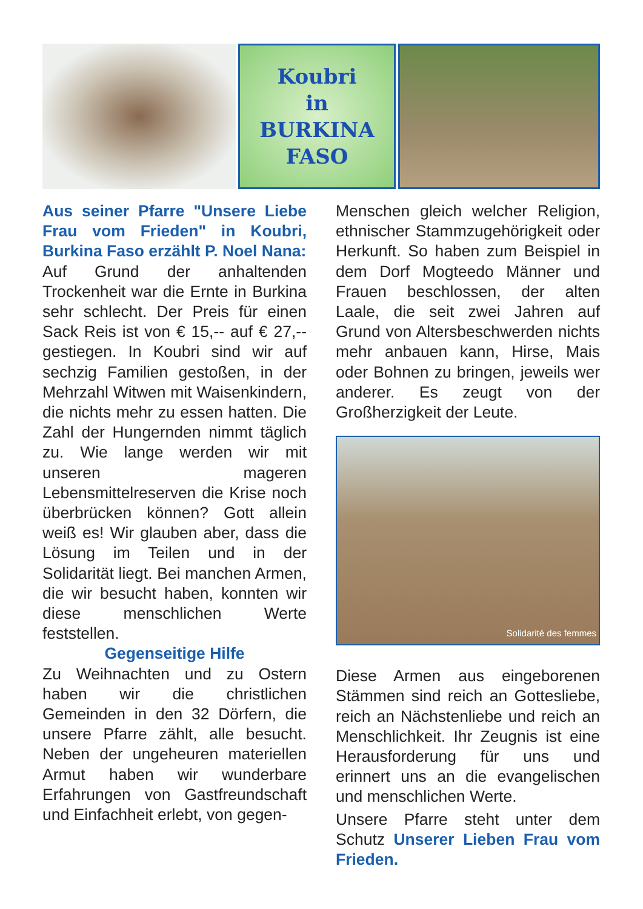Koubri
in
BURKINA
FASO
Aus seiner Pfarre "Unsere Liebe Frau vom Frieden" in Koubri, Burkina Faso erzählt P. Noel Nana:
Auf Grund der anhaltenden Trockenheit war die Ernte in Burkina sehr schlecht. Der Preis für einen Sack Reis ist von € 15,-- auf € 27,-- gestiegen. In Koubri sind wir auf sechzig Familien gestoßen, in der Mehrzahl Witwen mit Waisenkindern, die nichts mehr zu essen hatten. Die Zahl der Hungernden nimmt täglich zu. Wie lange werden wir mit unseren mageren Lebensmittelreserven die Krise noch überbrücken können? Gott allein weiß es! Wir glauben aber, dass die Lösung im Teilen und in der Solidarität liegt. Bei manchen Armen, die wir besucht haben, konnten wir diese menschlichen Werte feststellen.
Gegenseitige Hilfe
Zu Weihnachten und zu Ostern haben wir die christlichen Gemeinden in den 32 Dörfern, die unsere Pfarre zählt, alle besucht. Neben der ungeheuren materiellen Armut haben wir wunderbare Erfahrungen von Gastfreundschaft und Einfachheit erlebt, von gegen-
Menschen gleich welcher Religion, ethnischer Stammzugehörigkeit oder Herkunft. So haben zum Beispiel in dem Dorf Mogteedo Männer und Frauen beschlossen, der alten Laale, die seit zwei Jahren auf Grund von Altersbeschwerden nichts mehr anbauen kann, Hirse, Mais oder Bohnen zu bringen, jeweils wer anderer. Es zeugt von der Großherzigkeit der Leute.
Solidarité des femmes
Diese Armen aus eingeborenen Stämmen sind reich an Gottesliebe, reich an Nächstenliebe und reich an Menschlichkeit. Ihr Zeugnis ist eine Herausforderung für uns und erinnert uns an die evangelischen und menschlichen Werte.
Unsere Pfarre steht unter dem Schutz Unserer Lieben Frau vom Frieden.